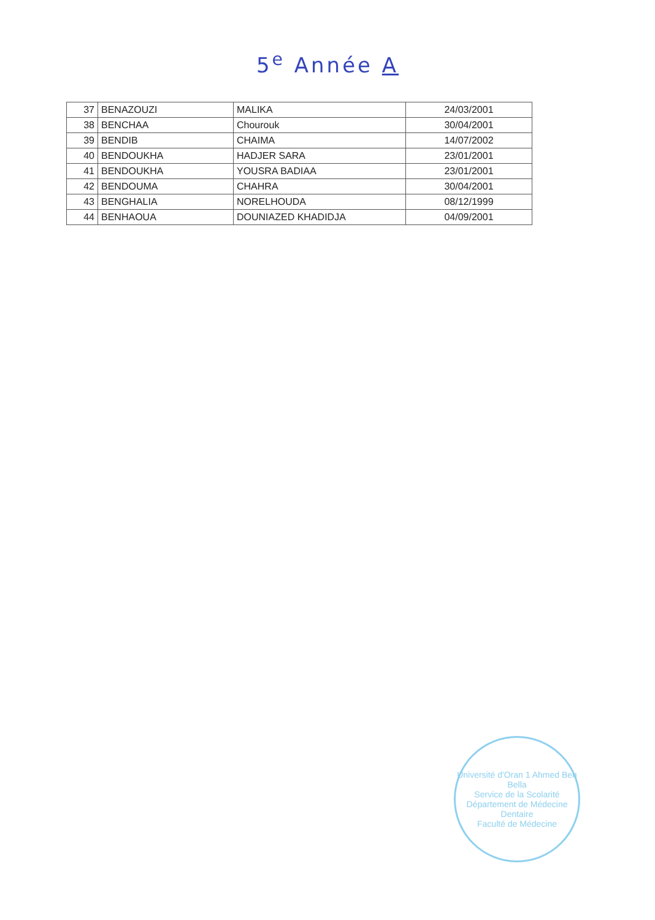5<sup>e</sup> Année A
| 37 | BENAZOUZI | MALIKA | 24/03/2001 |
| 38 | BENCHAA | Chourouk | 30/04/2001 |
| 39 | BENDIB | CHAIMA | 14/07/2002 |
| 40 | BENDOUKHA | HADJER SARA | 23/01/2001 |
| 41 | BENDOUKHA | YOUSRA BADIAA | 23/01/2001 |
| 42 | BENDOUMA | CHAHRA | 30/04/2001 |
| 43 | BENGHALIA | NORELHOUDA | 08/12/1999 |
| 44 | BENHAOUA | DOUNIAZED KHADIDJA | 04/09/2001 |
Université d'Oran 1 Ahmed Ben Bella
Service de la Scolarité
Département de Médecine Dentaire
Faculté de Médecine